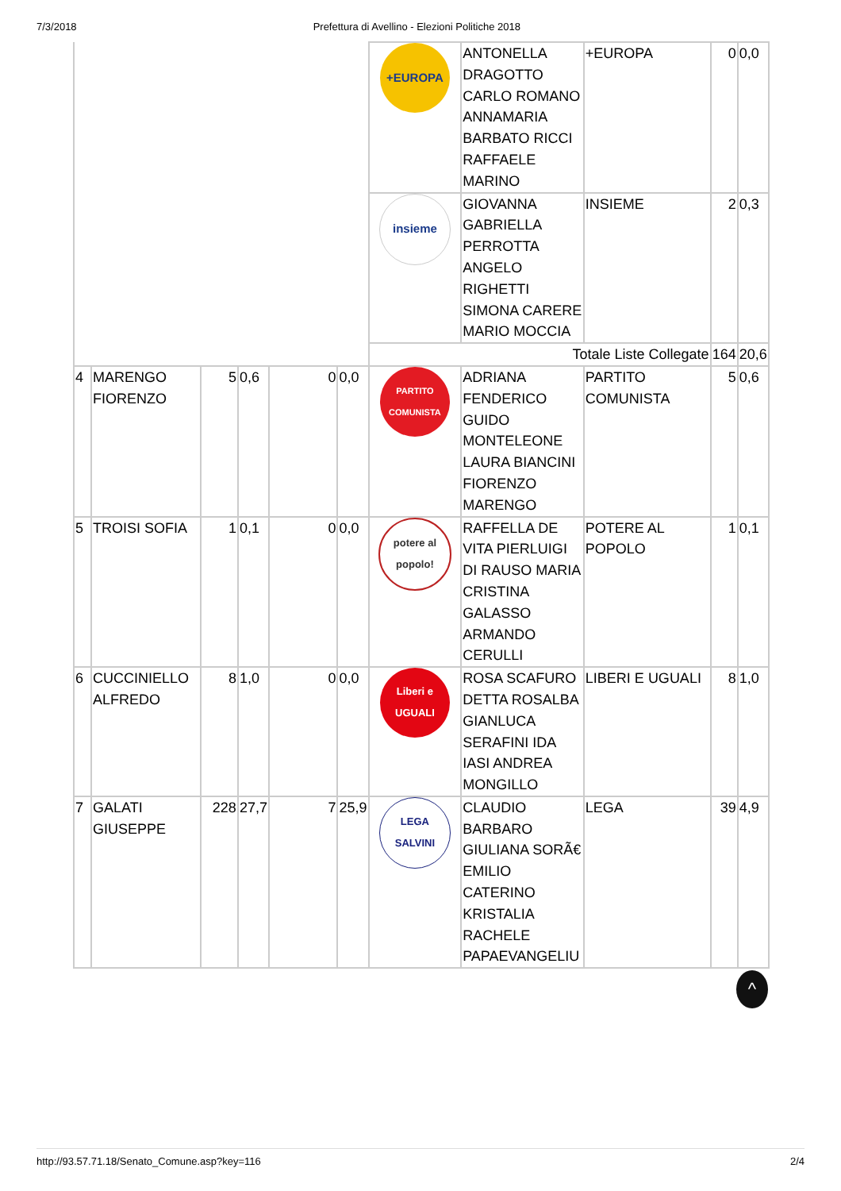7/3/2018 Prefettura di Avellino - Elezioni Politiche 2018
| | | | | | | +EUROPA | ANTONELLA DRAGOTTO CARLO ROMANO ANNAMARIA BARBATO RICCI RAFFAELE MARINO | +EUROPA | 0 | 0,0 |
| | | | | | | insieme | GIOVANNA GABRIELLA PERROTTA ANGELO RIGHETTI SIMONA CARERE MARIO MOCCIA | INSIEME | 2 | 0,3 |
| | | | | | | Totale Liste Collegate | | | 164 | 20,6 |
| 4 | MARENGO FIORENZO | 5 | 0,6 | 0 | 0,0 | PARTITO COMUNISTA | ADRIANA FENDERICO GUIDO MONTELEONE LAURA BIANCINI FIORENZO MARENGO | PARTITO COMUNISTA | 5 | 0,6 |
| 5 | TROISI SOFIA | 1 | 0,1 | 0 | 0,0 | potere al popolo! | RAFFELLA DE VITA PIERLUIGI DI RAUSO MARIA CRISTINA GALASSO ARMANDO CERULLI | POTERE AL POPOLO | 1 | 0,1 |
| 6 | CUCCINIELLO ALFREDO | 8 | 1,0 | 0 | 0,0 | Liberi e UGUALI | ROSA SCAFURO DETTA ROSALBA GIANLUCA SERAFINI IDA IASI ANDREA MONGILLO | LIBERI E UGUALI | 8 | 1,0 |
| 7 | GALATI GIUSEPPE | 228 | 27,7 | 7 | 25,9 | LEGA SALVINI | CLAUDIO BARBARO GIULIANA SORÃ€ EMILIO CATERINO KRISTALIA RACHELE PAPAEVANGELIU | LEGA | 39 | 4,9 |
^
http://93.57.71.18/Senato_Comune.asp?key=116 2/4